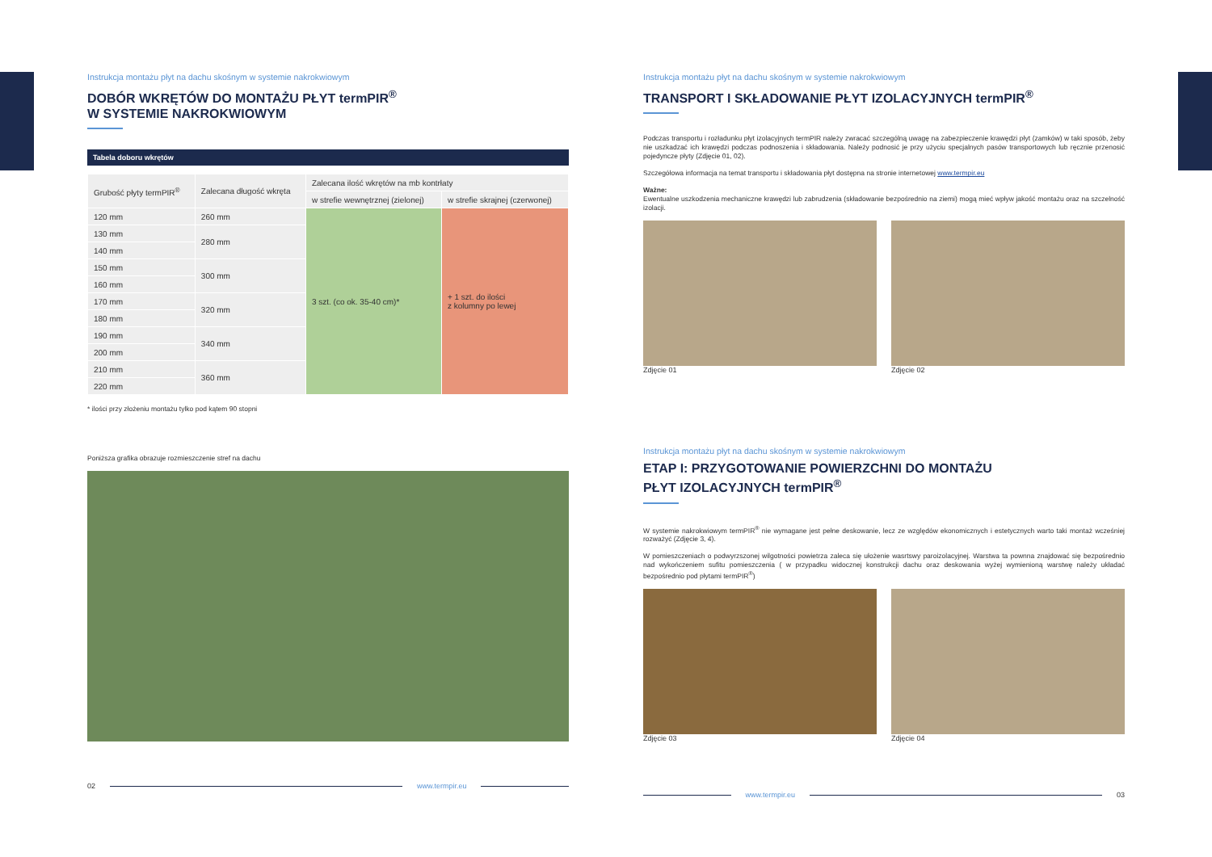Instrukcja montażu płyt na dachu skośnym w systemie nakrokwiowym
DOBÓR WKRĘTÓW DO MONTAŻU PŁYT termPIR<sup>®</sup>
W SYSTEMIE NAKROKWIOWYM
Tabela doboru wkrętów
| Grubość płyty termPIR<sup>®</sup> | Zalecana długość wkręta | Zalecana ilość wkrętów na mb kontrłaty | |
| --- | --- | --- | --- |
| | | w strefie wewnętrznej (zielonej) | w strefie skrajnej (czerwonej) |
| 120 mm | 260 mm | 3 szt. (co ok. 35-40 cm)* | + 1 szt. do ilości z kolumny po lewej |
| 130 mm | 280 mm | | |
| 140 mm | | | |
| 150 mm | 300 mm | | |
| 160 mm | | | |
| 170 mm | 320 mm | | |
| 180 mm | | | |
| 190 mm | 340 mm | | |
| 200 mm | | | |
| 210 mm | 360 mm | | |
| 220 mm | | | |
* ilości przy złożeniu montażu tylko pod kątem 90 stopni
Poniższa grafika obrazuje rozmieszczenie stref na dachu
02 www.termpir.eu
Instrukcja montażu płyt na dachu skośnym w systemie nakrokwiowym
TRANSPORT I SKŁADOWANIE PŁYT IZOLACYJNYCH termPIR<sup>®</sup>
Podczas transportu i rozładunku płyt izolacyjnych termPIR należy zwracać szczególną uwagę na zabezpieczenie krawędzi płyt (zamków) w taki sposób, żeby nie uszkadzać ich krawędzi podczas podnoszenia i składowania. Należy podnosić je przy użyciu specjalnych pasów transportowych lub ręcznie przenosić pojedyncze płyty (Zdjęcie 01, 02).
Szczegółowa informacja na temat transportu i składowania płyt dostępna na stronie internetowej www.termpir.eu
Ważne:
Ewentualne uszkodzenia mechaniczne krawędzi lub zabrudzenia (składowanie bezpośrednio na ziemi) mogą mieć wpływ jakość montażu oraz na szczelność izolacji.
Zdjęcie 01 Zdjęcie 02
Instrukcja montażu płyt na dachu skośnym w systemie nakrokwiowym
ETAP I: PRZYGOTOWANIE POWIERZCHNI DO MONTAŻU
PŁYT IZOLACYJNYCH termPIR<sup>®</sup>
W systemie nakrokwiowym termPIR<sup>®</sup> nie wymagane jest pełne deskowanie, lecz ze względów ekonomicznych i estetycznych warto taki montaż wcześniej rozważyć (Zdjęcie 3, 4).
W pomieszczeniach o podwyrzszonej wilgotności powietrza zaleca się ułożenie wasrtswy paroizolacyjnej. Warstwa ta pownna znajdować się bezpośrednio nad wykończeniem sufitu pomieszczenia ( w przypadku widocznej konstrukcji dachu oraz deskowania wyżej wymienioną warstwę należy układać bezpośrednio pod płytami termPIR<sup>®</sup>)
Zdjęcie 03 Zdjęcie 04
www.termpir.eu 03